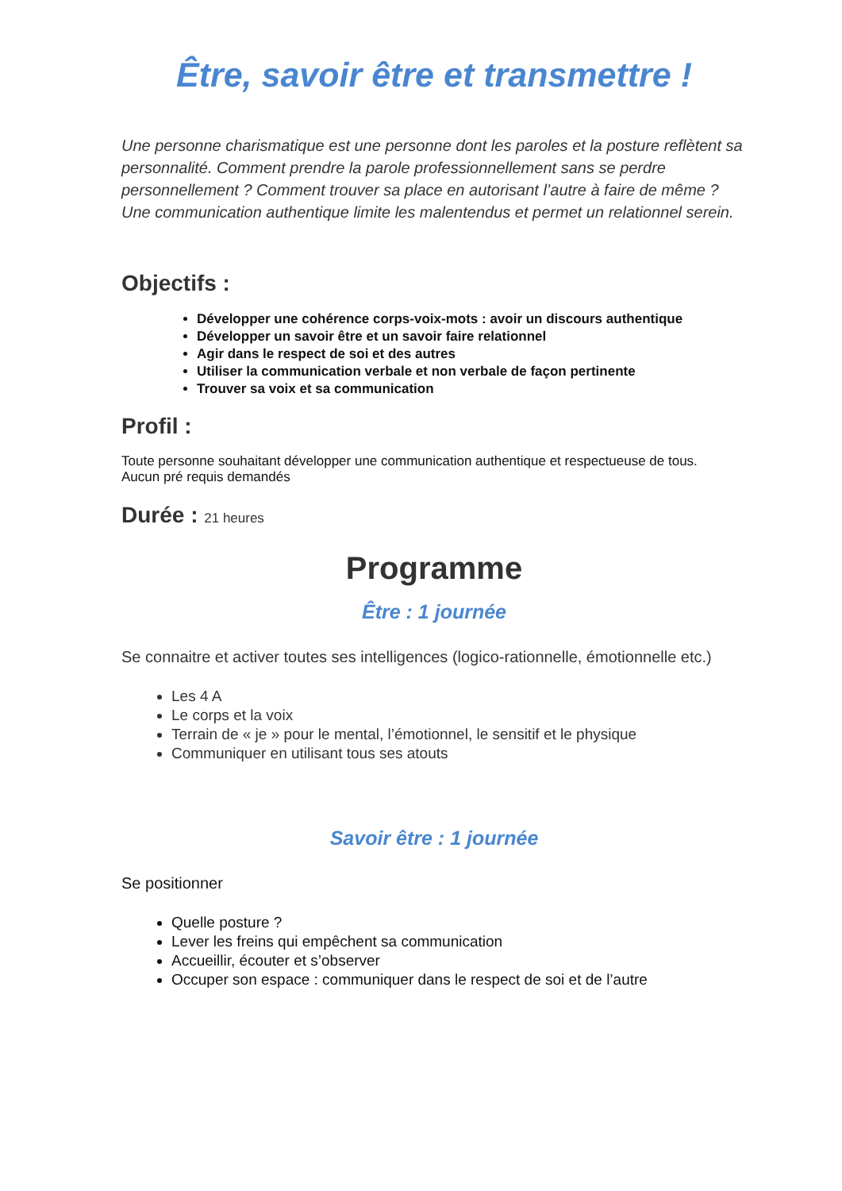Être, savoir être et transmettre !
Une personne charismatique est une personne dont les paroles et la posture reflètent sa personnalité. Comment prendre la parole professionnellement sans se perdre personnellement ? Comment trouver sa place en autorisant l’autre à faire de même ? Une communication authentique limite les malentendus et permet un relationnel serein.
Objectifs :
Développer une cohérence corps-voix-mots : avoir un discours authentique
Développer un savoir être et un savoir faire relationnel
Agir dans le respect de soi et des autres
Utiliser la communication verbale et non verbale de façon pertinente
Trouver sa voix et sa communication
Profil :
Toute personne souhaitant développer une communication authentique et respectueuse de tous.
Aucun pré requis demandés
Durée : 21 heures
Programme
Être : 1 journée
Se connaitre et activer toutes ses intelligences (logico-rationnelle, émotionnelle etc.)
Les 4 A
Le corps et la voix
Terrain de « je » pour le mental, l’émotionnel, le sensitif et le physique
Communiquer en utilisant tous ses atouts
Savoir être : 1 journée
Se positionner
Quelle posture ?
Lever les freins qui empêchent sa communication
Accueillir, écouter et s’observer
Occuper son espace : communiquer dans le respect de soi et de l’autre